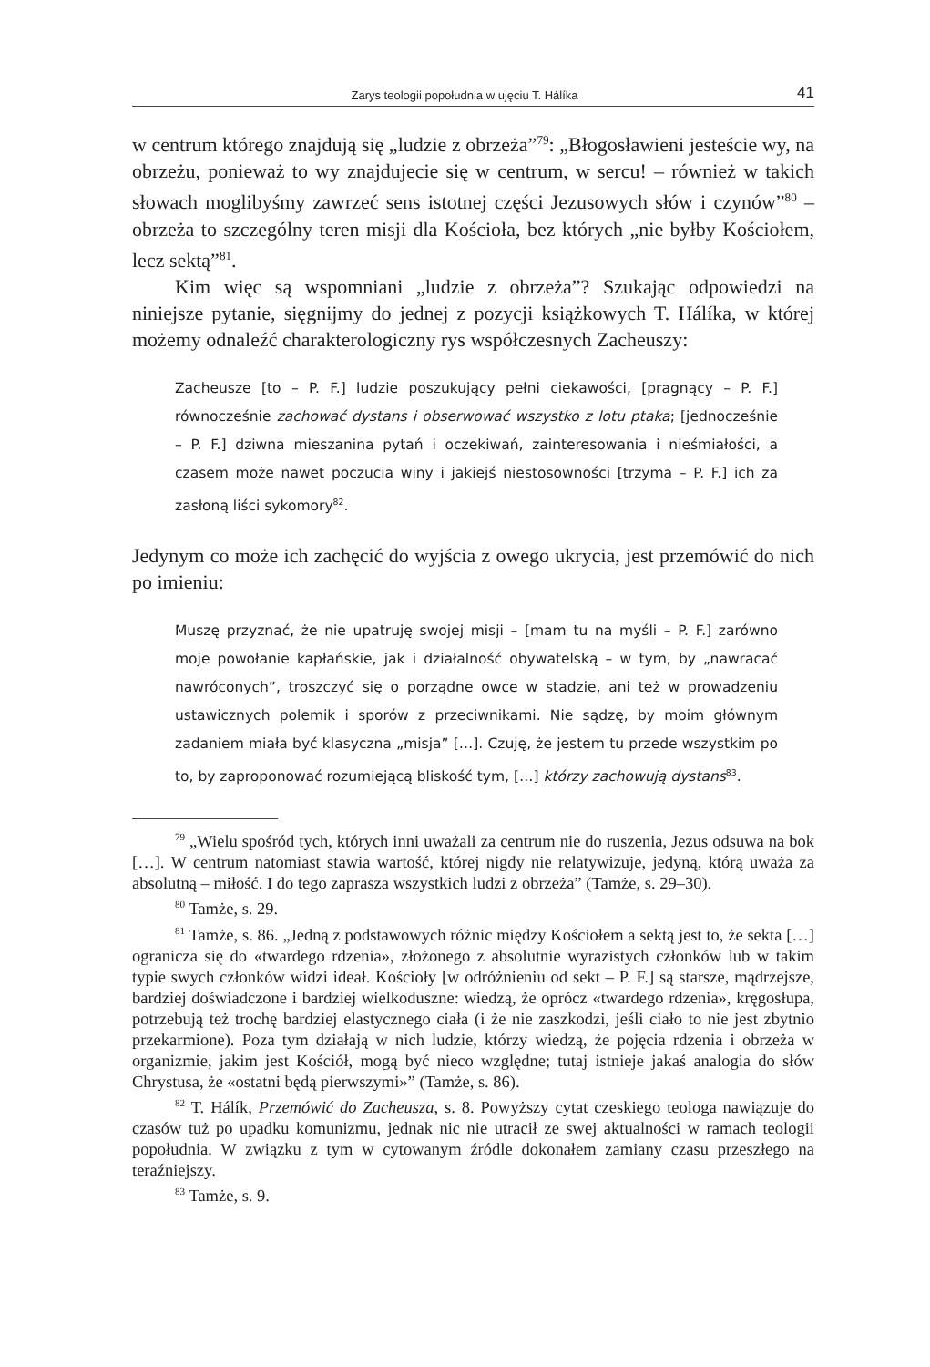Zarys teologii popołudnia w ujęciu T. Hálíka 41
w centrum którego znajdują się „ludzie z obrzeża”<sup>79</sup>: „Błogosławieni jesteście wy, na obrzeżu, ponieważ to wy znajdujecie się w centrum, w sercu! – również w takich słowach moglibyśmy zawrzeć sens istotnej części Jezusowych słów i czynów”<sup>80</sup> – obrzeża to szczególny teren misji dla Kościoła, bez których „nie byłby Kościołem, lecz sektą”<sup>81</sup>.
Kim więc są wspomniani „ludzie z obrzeża”? Szukając odpowiedzi na niniejsze pytanie, sięgnijmy do jednej z pozycji książkowych T. Hálíka, w której możemy odnaleźć charakterologiczny rys współczesnych Zacheuszy:
Zacheusze [to – P. F.] ludzie poszukujący pełni ciekawości, [pragnący – P. F.] równocześnie zachować dystans i obserwować wszystko z lotu ptaka; [jednocześnie – P. F.] dziwna mieszanina pytań i oczekiwań, zainteresowania i nieśmiałości, a czasem może nawet poczucia winy i jakiejś niestosowności [trzyma – P. F.] ich za zasłoną liści sykomory<sup>82</sup>.
Jedynym co może ich zachęcić do wyjścia z owego ukrycia, jest przemówić do nich po imieniu:
Muszę przyznać, że nie upatruję swojej misji – [mam tu na myśli – P. F.] zarówno moje powołanie kapłańskie, jak i działalność obywatelską – w tym, by „nawracać nawróconych”, troszczyć się o porządne owce w stadzie, ani też w prowadzeniu ustawicznych polemik i sporów z przeciwnikami. Nie sądzę, by moim głównym zadaniem miała być klasyczna „misja” […]. Czuję, że jestem tu przede wszystkim po to, by zaproponować rozumiejącą bliskość tym, […] którzy zachowują dystans<sup>83</sup>.
<sup>79</sup> „Wielu spośród tych, których inni uważali za centrum nie do ruszenia, Jezus odsuwa na bok […]. W centrum natomiast stawia wartość, której nigdy nie relatywizuje, jedyną, którą uważa za absolutną – miłość. I do tego zaprasza wszystkich ludzi z obrzeża” (Tamże, s. 29–30).
<sup>80</sup> Tamże, s. 29.
<sup>81</sup> Tamże, s. 86. „Jedną z podstawowych różnic między Kościołem a sektą jest to, że sekta […] ogranicza się do «twardego rdzenia», złożonego z absolutnie wyrazistych członków lub w takim typie swych członków widzi ideał. Kościoły [w odróżnieniu od sekt – P. F.] są starsze, mądrzejsze, bardziej doświadczone i bardziej wielkoduszne: wiedzą, że oprócz «twardego rdzenia», kręgosłupa, potrzebują też trochę bardziej elastycznego ciała (i że nie zaszkodzi, jeśli ciało to nie jest zbytnio przekarmione). Poza tym działają w nich ludzie, którzy wiedzą, że pojęcia rdzenia i obrzeża w organizmie, jakim jest Kościół, mogą być nieco względne; tutaj istnieje jakaś analogia do słów Chrystusa, że «ostatni będą pierwszymi»” (Tamże, s. 86).
<sup>82</sup> T. Hálík, Przemówić do Zacheusza, s. 8. Powyższy cytat czeskiego teologa nawiązuje do czasów tuż po upadku komunizmu, jednak nic nie utracił ze swej aktualności w ramach teologii popołudnia. W związku z tym w cytowanym źródle dokonałem zamiany czasu przeszłego na teraźniejszy.
<sup>83</sup> Tamże, s. 9.